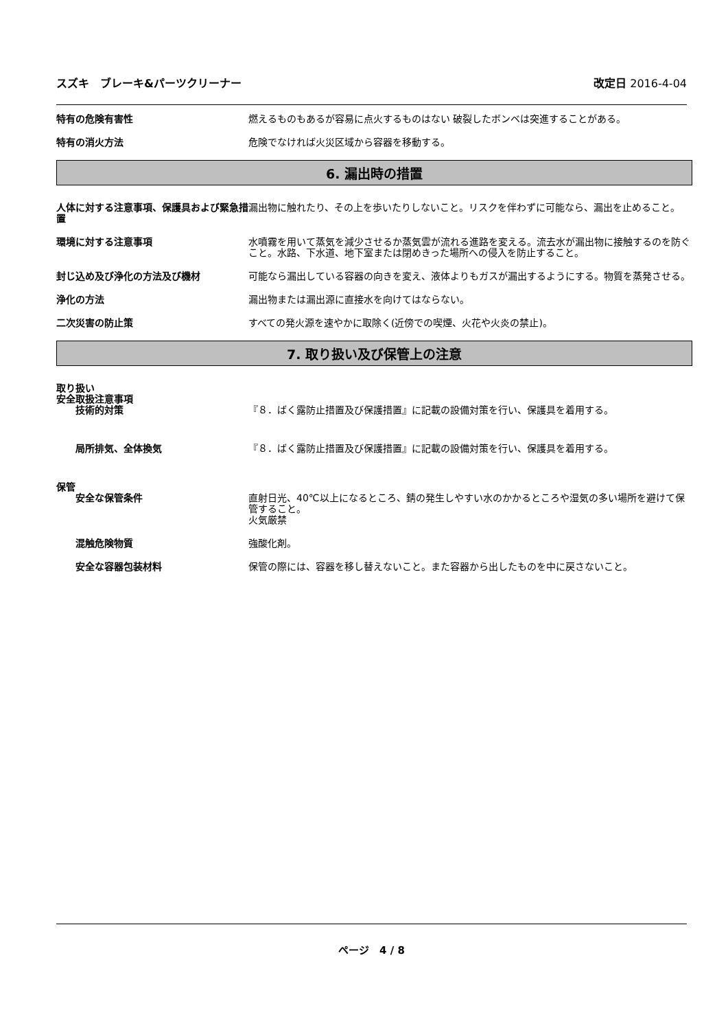スズキ　ブレーキ&パーツクリーナー 改定日 2016-4-04
特有の危険有害性 燃えるものもあるが容易に点火するものはない 破裂したボンベは突進することがある。
特有の消火方法 危険でなければ火災区域から容器を移動する。
6. 漏出時の措置
人体に対する注意事項、保護具および緊急措置
漏出物に触れたり、その上を歩いたりしないこと。リスクを伴わずに可能なら、漏出を止めること。
環境に対する注意事項 水噴霧を用いて蒸気を減少させるか蒸気雲が流れる進路を変える。流去水が漏出物に接触するのを防ぐこと。水路、下水道、地下室または閉めきった場所への侵入を防止すること。
封じ込め及び浄化の方法及び機材 可能なら漏出している容器の向きを変え、液体よりもガスが漏出するようにする。物質を蒸発させる。
浄化の方法 漏出物または漏出源に直接水を向けてはならない。
二次災害の防止策 すべての発火源を速やかに取除く(近傍での喫煙、火花や火炎の禁止)。
7. 取り扱い及び保管上の注意
取り扱い
安全取扱注意事項
技術的対策 『８．ばく露防止措置及び保護措置』に記載の設備対策を行い、保護具を着用する。
局所排気、全体換気 『８．ばく露防止措置及び保護措置』に記載の設備対策を行い、保護具を着用する。
保管
安全な保管条件 直射日光、40℃以上になるところ、錆の発生しやすい水のかかるところや湿気の多い場所を避けて保管すること。
火気厳禁
混触危険物質 強酸化剤。
安全な容器包装材料 保管の際には、容器を移し替えないこと。また容器から出したものを中に戻さないこと。
ページ　4 / 8